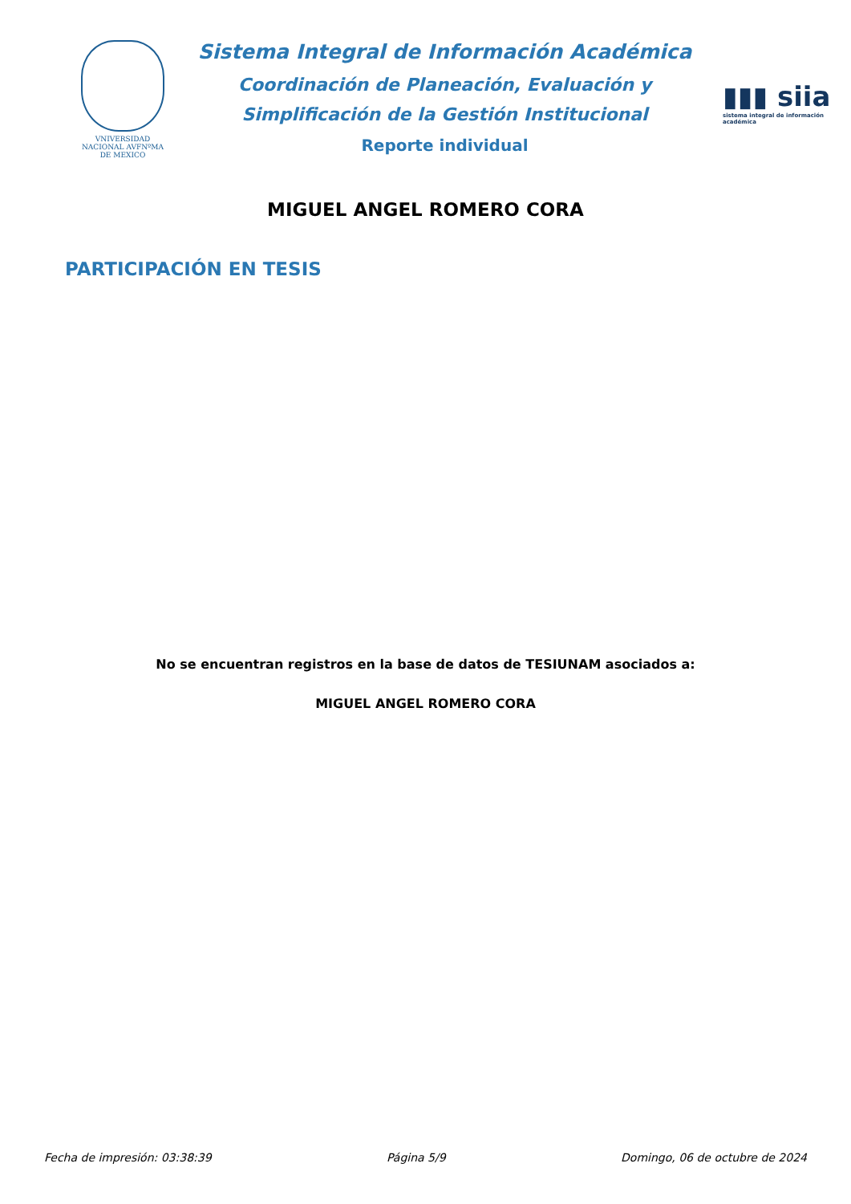VNIVERSIDAD NACIONAL AVFNºMA DE MEXICO
Sistema Integral de Información Académica
Coordinación de Planeación, Evaluación y
Simplificación de la Gestión Institucional
Reporte individual
▮▮▮ siia
sistema integral de información académica
MIGUEL ANGEL ROMERO CORA
PARTICIPACIÓN EN TESIS
No se encuentran registros en la base de datos de TESIUNAM asociados a:
MIGUEL ANGEL ROMERO CORA
Fecha de impresión: 03:38:39 Página 5/9 Domingo, 06 de octubre de 2024